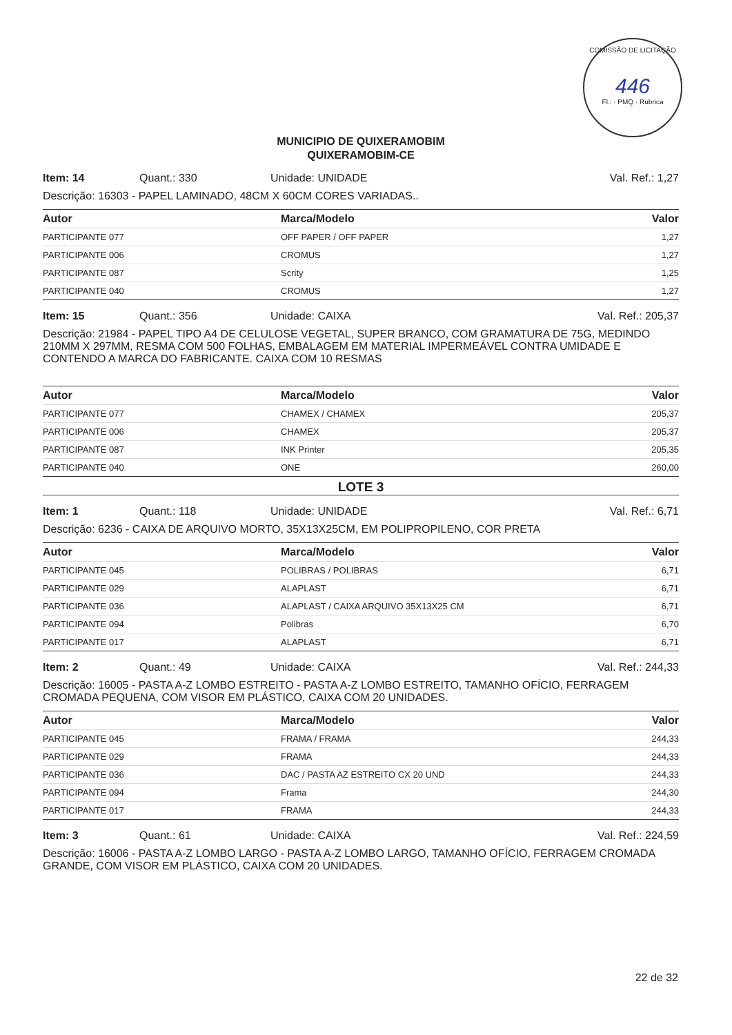COMISSÃO DE LICITAÇÃO
446
Fl.: · PMQ · Rubrica
MUNICIPIO DE QUIXERAMOBIM
QUIXERAMOBIM-CE
Item: 14 Quant.: 330 Unidade: UNIDADE Val. Ref.: 1,27
Descrição: 16303 - PAPEL LAMINADO, 48CM X 60CM CORES VARIADAS..
| Autor | Marca/Modelo | Valor |
| --- | --- | --- |
| PARTICIPANTE 077 | OFF PAPER / OFF PAPER | 1,27 |
| PARTICIPANTE 006 | CROMUS | 1,27 |
| PARTICIPANTE 087 | Scrity | 1,25 |
| PARTICIPANTE 040 | CROMUS | 1,27 |
Item: 15 Quant.: 356 Unidade: CAIXA Val. Ref.: 205,37
Descrição: 21984 - PAPEL TIPO A4 DE CELULOSE VEGETAL, SUPER BRANCO, COM GRAMATURA DE 75G, MEDINDO 210MM X 297MM, RESMA COM 500 FOLHAS, EMBALAGEM EM MATERIAL IMPERMEÁVEL CONTRA UMIDADE E CONTENDO A MARCA DO FABRICANTE. CAIXA COM 10 RESMAS
| Autor | Marca/Modelo | Valor |
| --- | --- | --- |
| PARTICIPANTE 077 | CHAMEX / CHAMEX | 205,37 |
| PARTICIPANTE 006 | CHAMEX | 205,37 |
| PARTICIPANTE 087 | INK Printer | 205,35 |
| PARTICIPANTE 040 | ONE | 260,00 |
LOTE 3
Item: 1 Quant.: 118 Unidade: UNIDADE Val. Ref.: 6,71
Descrição: 6236 - CAIXA DE ARQUIVO MORTO, 35X13X25CM, EM POLIPROPILENO, COR PRETA
| Autor | Marca/Modelo | Valor |
| --- | --- | --- |
| PARTICIPANTE 045 | POLIBRAS / POLIBRAS | 6,71 |
| PARTICIPANTE 029 | ALAPLAST | 6,71 |
| PARTICIPANTE 036 | ALAPLAST / CAIXA ARQUIVO 35X13X25 CM | 6,71 |
| PARTICIPANTE 094 | Polibras | 6,70 |
| PARTICIPANTE 017 | ALAPLAST | 6,71 |
Item: 2 Quant.: 49 Unidade: CAIXA Val. Ref.: 244,33
Descrição: 16005 - PASTA A-Z LOMBO ESTREITO - PASTA A-Z LOMBO ESTREITO, TAMANHO OFÍCIO, FERRAGEM CROMADA PEQUENA, COM VISOR EM PLÁSTICO, CAIXA COM 20 UNIDADES.
| Autor | Marca/Modelo | Valor |
| --- | --- | --- |
| PARTICIPANTE 045 | FRAMA / FRAMA | 244,33 |
| PARTICIPANTE 029 | FRAMA | 244,33 |
| PARTICIPANTE 036 | DAC / PASTA AZ ESTREITO CX 20 UND | 244,33 |
| PARTICIPANTE 094 | Frama | 244,30 |
| PARTICIPANTE 017 | FRAMA | 244,33 |
Item: 3 Quant.: 61 Unidade: CAIXA Val. Ref.: 224,59
Descrição: 16006 - PASTA A-Z LOMBO LARGO - PASTA A-Z LOMBO LARGO, TAMANHO OFÍCIO, FERRAGEM CROMADA GRANDE, COM VISOR EM PLÁSTICO, CAIXA COM 20 UNIDADES.
22 de 32